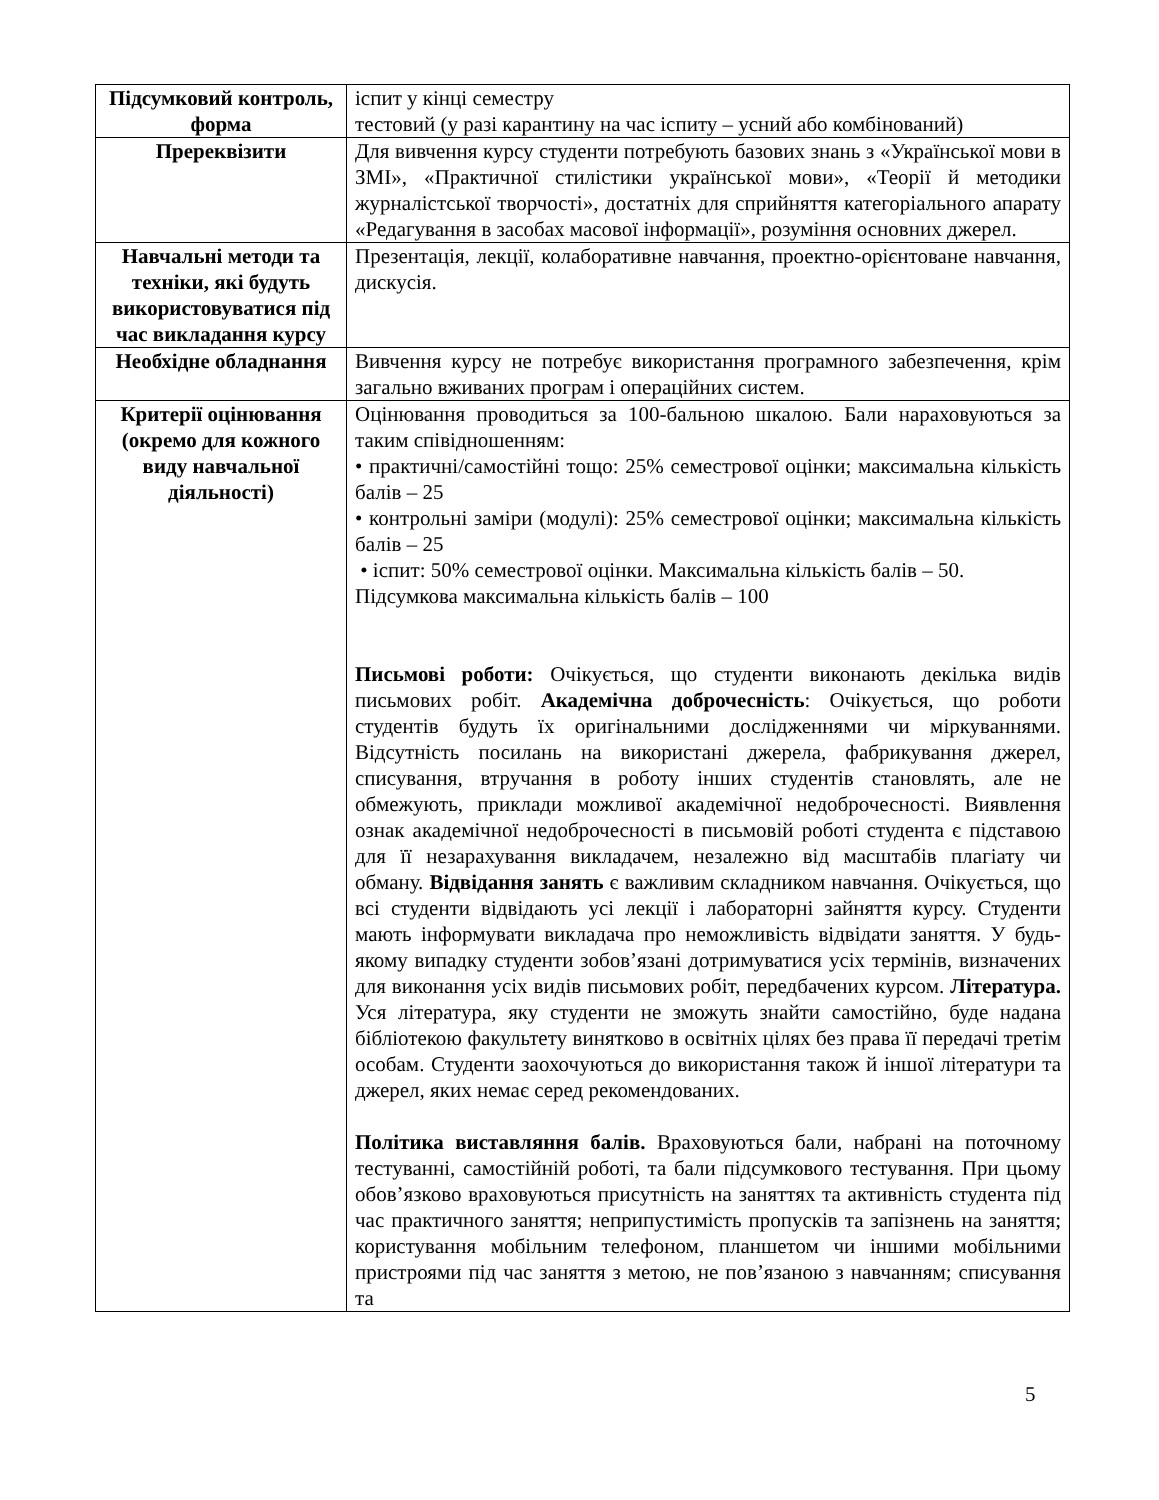| Підсумковий контроль, форма | іспит у кінці семестру тестовий (у разі карантину на час іспиту – усний або комбінований) |
| Пререквізити | Для вивчення курсу студенти потребують базових знань з «Української мови в ЗМІ», «Практичної стилістики української мови», «Теорії й методики журналістської творчості», достатніх для сприйняття категоріального апарату «Редагування в засобах масової інформації», розуміння основних джерел. |
| Навчальні методи та техніки, які будуть використовуватися під час викладання курсу | Презентація, лекції, колаборативне навчання, проектно-орієнтоване навчання, дискусія. |
| Необхідне обладнання | Вивчення курсу не потребує використання програмного забезпечення, крім загально вживаних програм і операційних систем. |
| Критерії оцінювання (окремо для кожного виду навчальної діяльності) | Оцінювання проводиться за 100-бальною шкалою. Бали нараховуються за таким співідношенням: • практичні/самостійні тощо: 25% семестрової оцінки; максимальна кількість балів – 25 • контрольні заміри (модулі): 25% семестрової оцінки; максимальна кількість балів – 25 • іспит: 50% семестрової оцінки. Максимальна кількість балів – 50. Підсумкова максимальна кількість балів – 100 Письмові роботи: Очікується, що студенти виконають декілька видів письмових робіт. Академічна доброчесність : Очікується, що роботи студентів будуть їх оригінальними дослідженнями чи міркуваннями. Відсутність посилань на використані джерела, фабрикування джерел, списування, втручання в роботу інших студентів становлять, але не обмежують, приклади можливої академічної недоброчесності. Виявлення ознак академічної недоброчесності в письмовій роботі студента є підставою для її незарахування викладачем, незалежно від масштабів плагіату чи обману. Відвідання занять є важливим складником навчання. Очікується, що всі студенти відвідають усі лекції і лабораторні зайняття курсу. Студенти мають інформувати викладача про неможливість відвідати заняття. У будь-якому випадку студенти зобов’язані дотримуватися усіх термінів, визначених для виконання усіх видів письмових робіт, передбачених курсом. Література. Уся література, яку студенти не зможуть знайти самостійно, буде надана бібліотекою факультету винятково в освітніх цілях без права її передачі третім особам. Студенти заохочуються до використання також й іншої літератури та джерел, яких немає серед рекомендованих. Політика виставляння балів. Враховуються бали, набрані на поточному тестуванні, самостійній роботі, та бали підсумкового тестування. При цьому обов’язково враховуються присутність на заняттях та активність студента під час практичного заняття; неприпустимість пропусків та запізнень на заняття; користування мобільним телефоном, планшетом чи іншими мобільними пристроями під час заняття з метою, не пов’язаною з навчанням; списування та |
5